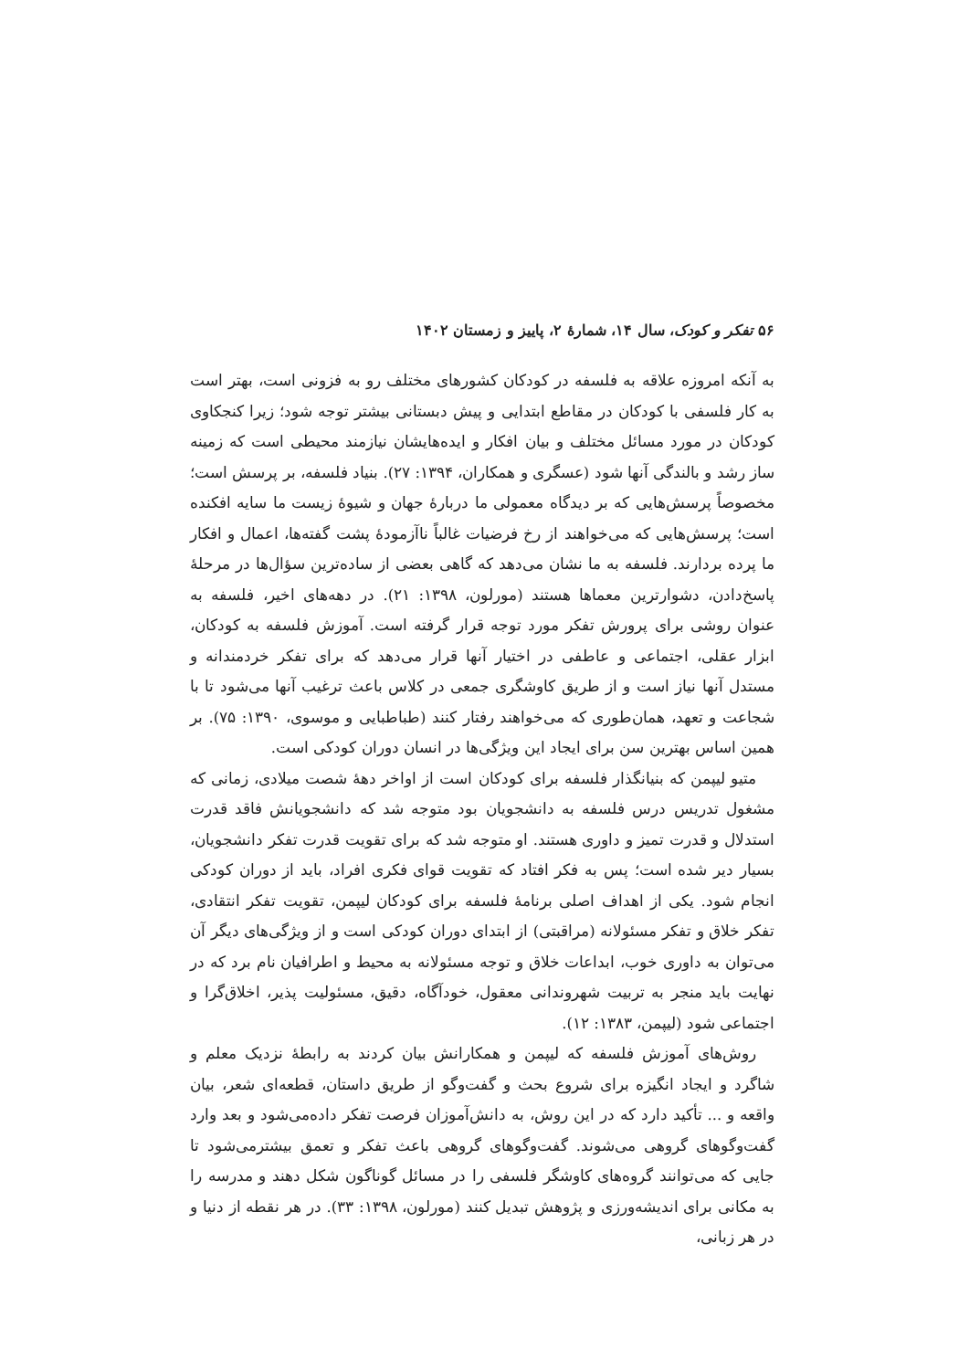۵۶ تفکر و کودک، سال ۱۴، شمارهٔ ۲، پاییز و زمستان ۱۴۰۲
به آنکه امروزه علاقه به فلسفه در کودکان کشورهای مختلف رو به فزونی است، بهتر است به کار فلسفی با کودکان در مقاطع ابتدایی و پیش دبستانی بیشتر توجه شود؛ زیرا کنجکاوی کودکان در مورد مسائل مختلف و بیان افکار و ایده‌هایشان نیازمند محیطی است که زمینه ساز رشد و بالندگی آنها شود (عسگری و همکاران، ۱۳۹۴: ۲۷). بنیاد فلسفه، بر پرسش است؛ مخصوصاً پرسش‌هایی که بر دیدگاه معمولی ما دربارهٔ جهان و شیوهٔ زیست ما سایه افکنده است؛ پرسش‌هایی که می‌خواهند از رخ فرضیات غالباً ناآزمودهٔ پشت گفته‌ها، اعمال و افکار ما پرده بردارند. فلسفه به ما نشان می‌دهد که گاهی بعضی از ساده‌ترین سؤال‌ها در مرحلهٔ پاسخ‌دادن، دشوارترین معماها هستند (مورلون، ۱۳۹۸: ۲۱). در دهه‌های اخیر، فلسفه به عنوان روشی برای پرورش تفکر مورد توجه قرار گرفته است. آموزش فلسفه به کودکان، ابزار عقلی، اجتماعی و عاطفی در اختیار آنها قرار می‌دهد که برای تفکر خردمندانه و مستدل آنها نیاز است و از طریق کاوشگری جمعی در کلاس باعث ترغیب آنها می‌شود تا با شجاعت و تعهد، همان‌طوری که می‌خواهند رفتار کنند (طباطبایی و موسوی، ۱۳۹۰: ۷۵). بر همین اساس بهترین سن برای ایجاد این ویژگی‌ها در انسان دوران کودکی است.
متیو لیپمن که بنیانگذار فلسفه برای کودکان است از اواخر دههٔ شصت میلادی، زمانی که مشغول تدریس درس فلسفه به دانشجویان بود متوجه شد که دانشجویانش فاقد قدرت استدلال و قدرت تمیز و داوری هستند. او متوجه شد که برای تقویت قدرت تفکر دانشجویان، بسیار دیر شده است؛ پس به فکر افتاد که تقویت قوای فکری افراد، باید از دوران کودکی انجام شود. یکی از اهداف اصلی برنامهٔ فلسفه برای کودکان لیپمن، تقویت تفکر انتقادی، تفکر خلاق و تفکر مسئولانه (مراقبتی) از ابتدای دوران کودکی است و از ویژگی‌های دیگر آن می‌توان به داوری خوب، ابداعات خلاق و توجه مسئولانه به محیط و اطرافیان نام برد که در نهایت باید منجر به تربیت شهروندانی معقول، خودآگاه، دقیق، مسئولیت پذیر، اخلاق‌گرا و اجتماعی شود (لیپمن، ۱۳۸۳: ۱۲).
روش‌های آموزش فلسفه که لیپمن و همکارانش بیان کردند به رابطهٔ نزدیک معلم و شاگرد و ایجاد انگیزه برای شروع بحث و گفت‌وگو از طریق داستان، قطعه‌ای شعر، بیان واقعه و ... تأکید دارد که در این روش، به دانش‌آموزان فرصت تفکر داده‌می‌شود و بعد وارد گفت‌وگوهای گروهی می‌شوند. گفت‌وگوهای گروهی باعث تفکر و تعمق بیشترمی‌شود تا جایی که می‌توانند گروه‌های کاوشگر فلسفی را در مسائل گوناگون شکل دهند و مدرسه را به مکانی برای اندیشه‌ورزی و پژوهش تبدیل کنند (مورلون، ۱۳۹۸: ۳۳). در هر نقطه از دنیا و در هر زبانی،